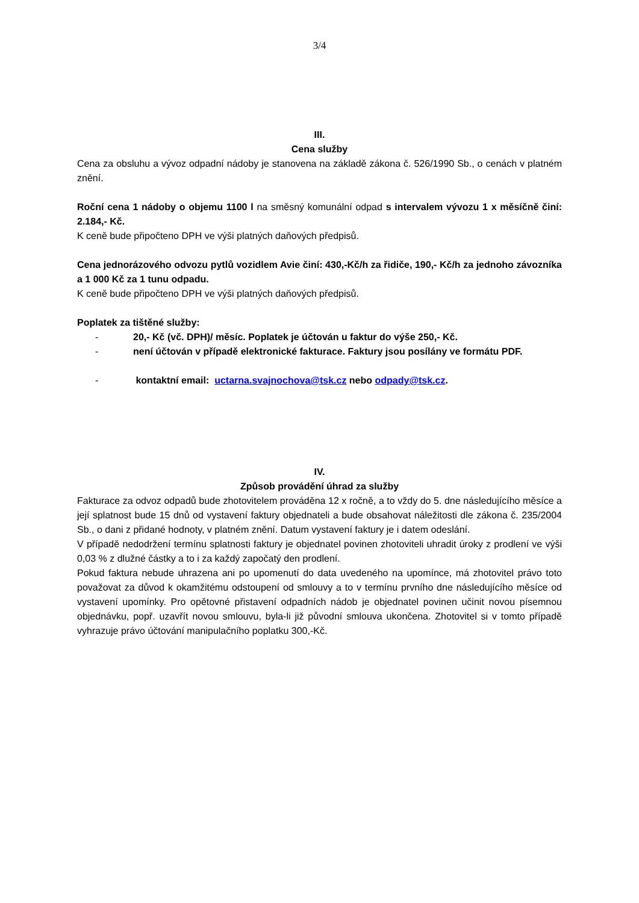3/4
III.
Cena služby
Cena za obsluhu a vývoz odpadní nádoby je stanovena na základě zákona č. 526/1990 Sb., o cenách v platném znění.
Roční cena 1 nádoby o objemu 1100 l na směsný komunální odpad s intervalem vývozu 1 x měsíčně činí: 2.184,- Kč.
K ceně bude připočteno DPH ve výši platných daňových předpisů.
Cena jednorázového odvozu pytlů vozidlem Avie činí: 430,-Kč/h za řidiče, 190,- Kč/h za jednoho závozníka a 1 000 Kč za 1 tunu odpadu.
K ceně bude připočteno DPH ve výši platných daňových předpisů.
Poplatek za tištěné služby:
- 20,- Kč (vč. DPH)/ měsíc. Poplatek je účtován u faktur do výše 250,- Kč.
- není účtován v případě elektronické fakturace. Faktury jsou posílány ve formátu PDF.
- kontaktní email: uctarna.svajnochova@tsk.cz nebo odpady@tsk.cz.
IV.
Způsob provádění úhrad za služby
Fakturace za odvoz odpadů bude zhotovitelem prováděna 12 x ročně, a to vždy do 5. dne následujícího měsíce a její splatnost bude 15 dnů od vystavení faktury objednateli a bude obsahovat náležitosti dle zákona č. 235/2004 Sb., o dani z přidané hodnoty, v platném znění. Datum vystavení faktury je i datem odeslání.
V případě nedodržení termínu splatnosti faktury je objednatel povinen zhotoviteli uhradit úroky z prodlení ve výši 0,03 % z dlužné částky a to i za každý započatý den prodlení.
Pokud faktura nebude uhrazena ani po upomenutí do data uvedeného na upomínce, má zhotovitel právo toto považovat za důvod k okamžitému odstoupení od smlouvy a to v termínu prvního dne následujícího měsíce od vystavení upomínky. Pro opětovné přistavení odpadních nádob je objednatel povinen učinit novou písemnou objednávku, popř. uzavřít novou smlouvu, byla-li již původní smlouva ukončena. Zhotovitel si v tomto případě vyhrazuje právo účtování manipulačního poplatku 300,-Kč.